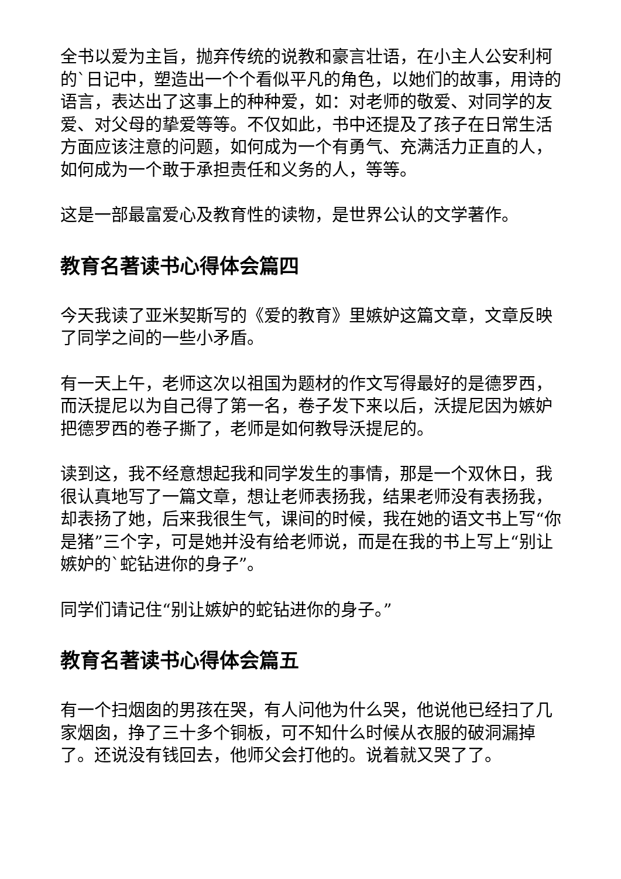全书以爱为主旨，抛弃传统的说教和豪言壮语，在小主人公安利柯的`日记中，塑造出一个个看似平凡的角色，以她们的故事，用诗的语言，表达出了这事上的种种爱，如：对老师的敬爱、对同学的友爱、对父母的挚爱等等。不仅如此，书中还提及了孩子在日常生活方面应该注意的问题，如何成为一个有勇气、充满活力正直的人，如何成为一个敢于承担责任和义务的人，等等。
这是一部最富爱心及教育性的读物，是世界公认的文学著作。
教育名著读书心得体会篇四
今天我读了亚米契斯写的《爱的教育》里嫉妒这篇文章，文章反映了同学之间的一些小矛盾。
有一天上午，老师这次以祖国为题材的作文写得最好的是德罗西，而沃提尼以为自己得了第一名，卷子发下来以后，沃提尼因为嫉妒把德罗西的卷子撕了，老师是如何教导沃提尼的。
读到这，我不经意想起我和同学发生的事情，那是一个双休日，我很认真地写了一篇文章，想让老师表扬我，结果老师没有表扬我，却表扬了她，后来我很生气，课间的时候，我在她的语文书上写“你是猪”三个字，可是她并没有给老师说，而是在我的书上写上“别让嫉妒的`蛇钻进你的身子”。
同学们请记住“别让嫉妒的蛇钻进你的身子。”
教育名著读书心得体会篇五
有一个扫烟囱的男孩在哭，有人问他为什么哭，他说他已经扫了几家烟囱，挣了三十多个铜板，可不知什么时候从衣服的破洞漏掉了。还说没有钱回去，他师父会打他的。说着就又哭了了。